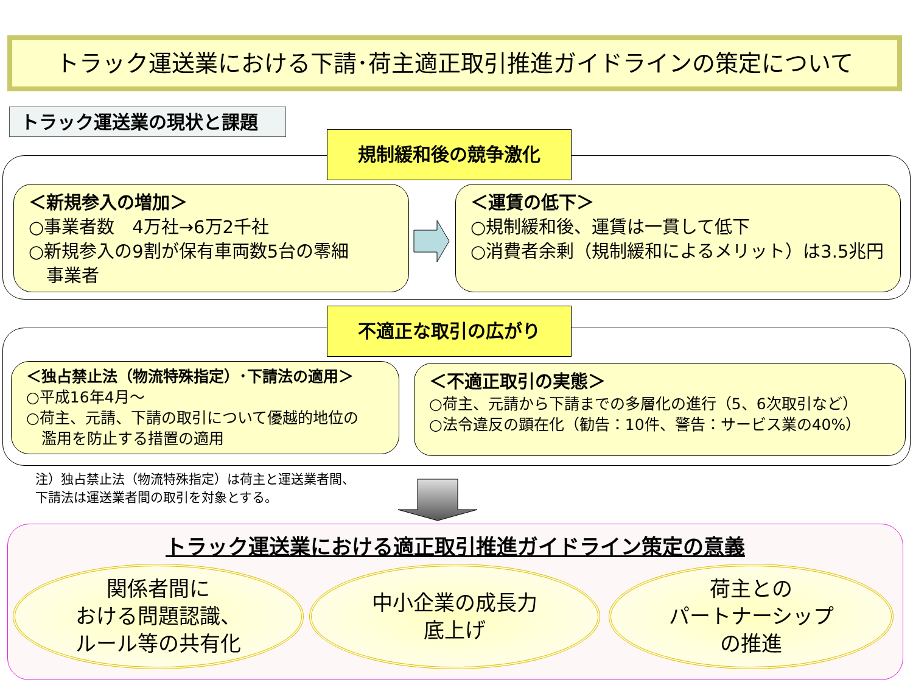トラック運送業における下請･荷主適正取引推進ガイドラインの策定について
トラック運送業の現状と課題
規制緩和後の競争激化
＜新規参入の増加＞
○事業者数　4万社→6万2千社
○新規参入の9割が保有車両数5台の零細
　事業者
＜運賃の低下＞
○規制緩和後、運賃は一貫して低下
○消費者余剰（規制緩和によるメリット）は3.5兆円
不適正な取引の広がり
＜独占禁止法（物流特殊指定）･下請法の適用＞
○平成16年4月～
○荷主、元請、下請の取引について優越的地位の
　濫用を防止する措置の適用
＜不適正取引の実態＞
○荷主、元請から下請までの多層化の進行（5、6次取引など）
○法令違反の顕在化（勧告：10件、警告：サービス業の40%）
注）独占禁止法（物流特殊指定）は荷主と運送業者間、
下請法は運送業者間の取引を対象とする。
トラック運送業における適正取引推進ガイドライン策定の意義
関係者間に
おける問題認識、
ルール等の共有化
中小企業の成長力
底上げ
荷主との
パートナーシップ
の推進